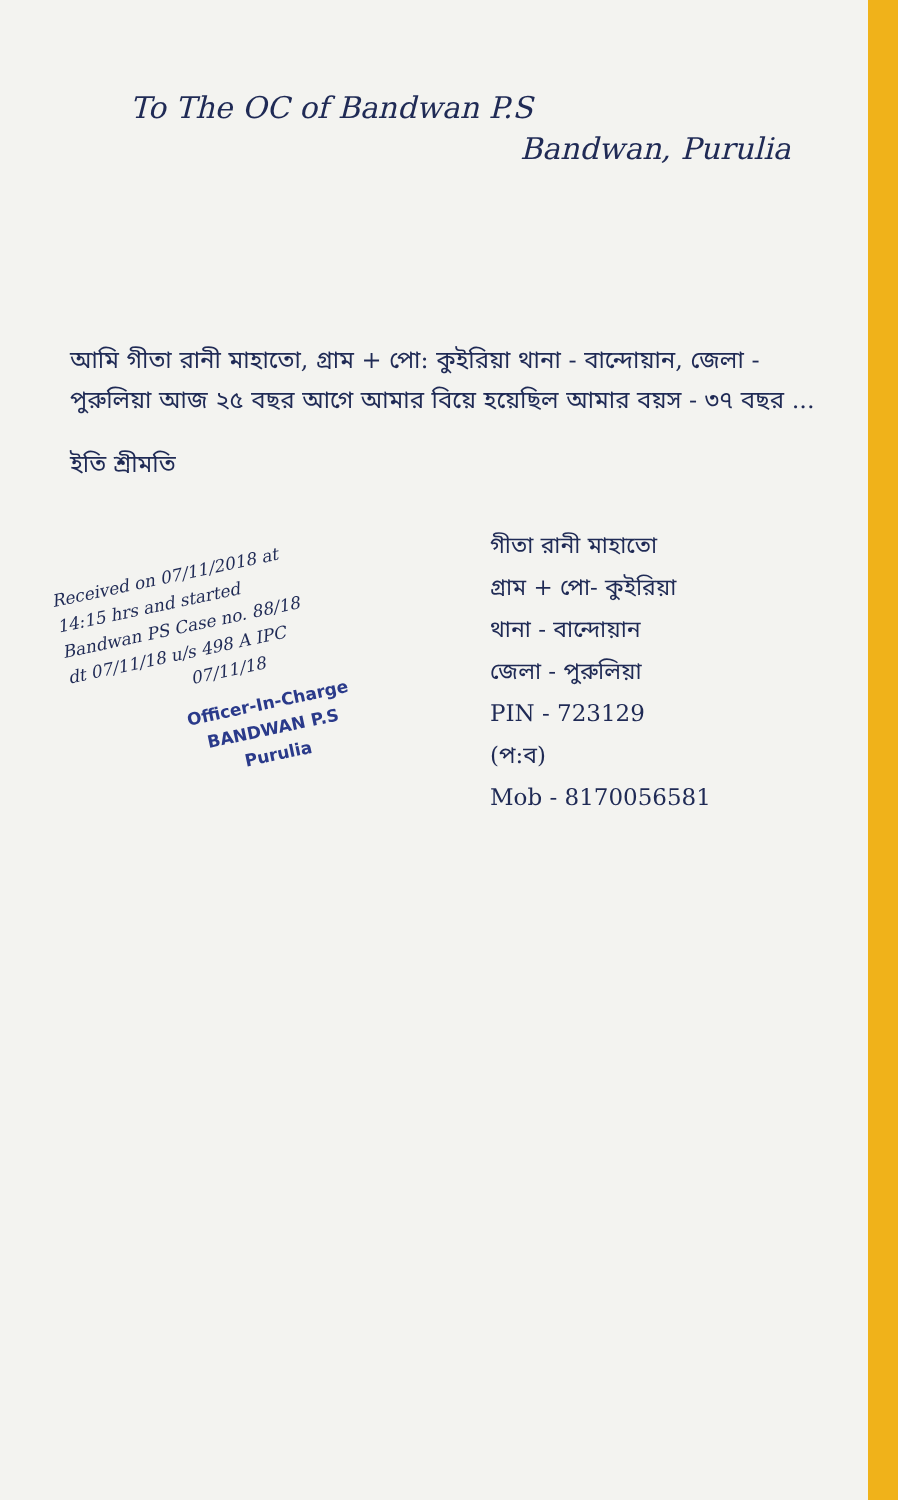To The OC of Bandwan P.S
Bandwan, Purulia
আমি গীতা রানী মাহাতো, গ্রাম + পো: কুইরিয়া থানা - বান্দোয়ান, জেলা - পুরুলিয়া আজ ২৫ বছর আগে আমার বিয়ে হয়েছিল আমার বয়স - ৩৭ বছর ...
ইতি শ্রীমতি
Received on 07/11/2018 at
14:15 hrs and started
Bandwan PS Case no. 88/18
dt 07/11/18 u/s 498 A IPC
07/11/18
Officer-In-Charge
BANDWAN P.S
Purulia
গীতা রানী মাহাতো
গ্রাম + পো- কুইরিয়া
থানা - বান্দোয়ান
জেলা - পুরুলিয়া
PIN - 723129
(প:ব)
Mob - 8170056581